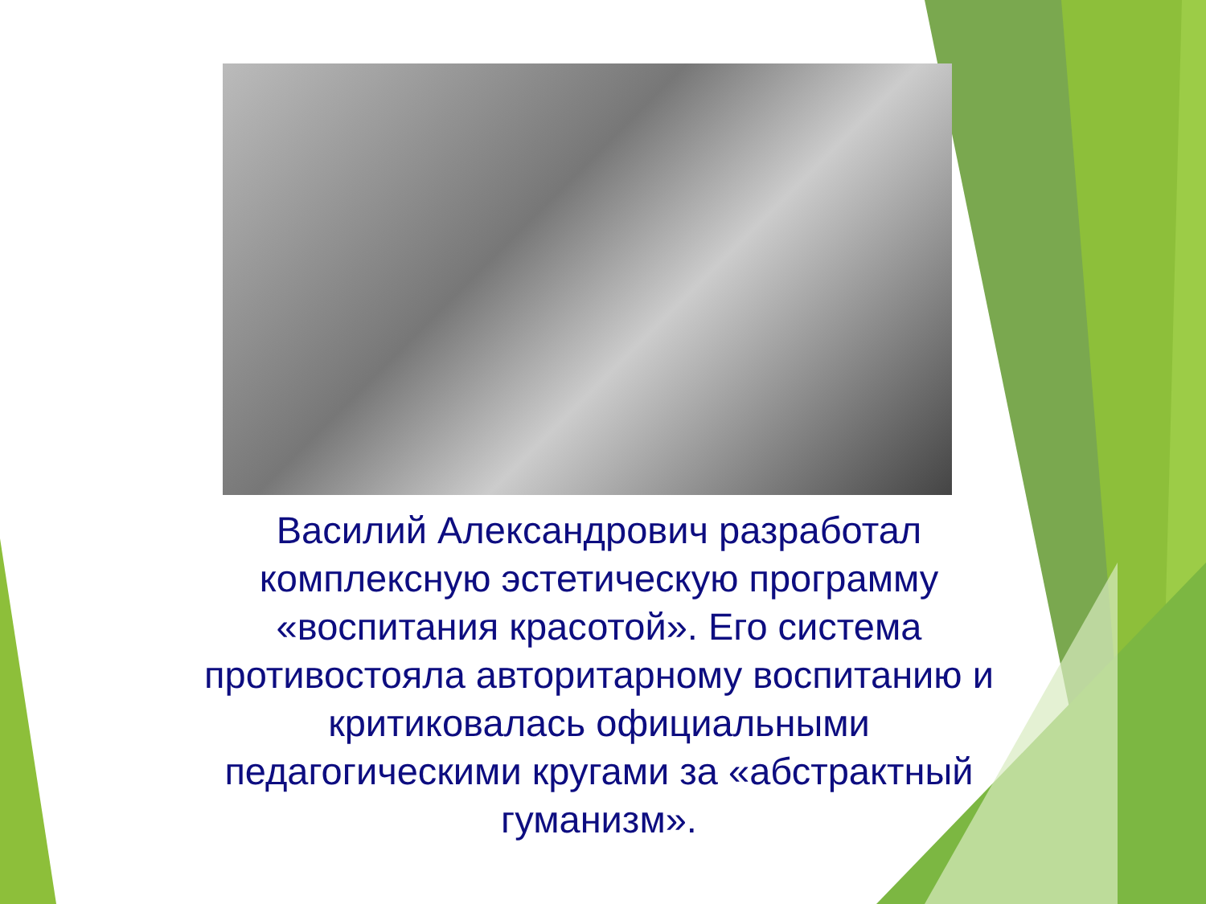Василий Александрович разработал комплексную эстетическую программу «воспитания красотой». Его система противостояла авторитарному воспитанию и критиковалась официальными педагогическими кругами за «абстрактный гуманизм».